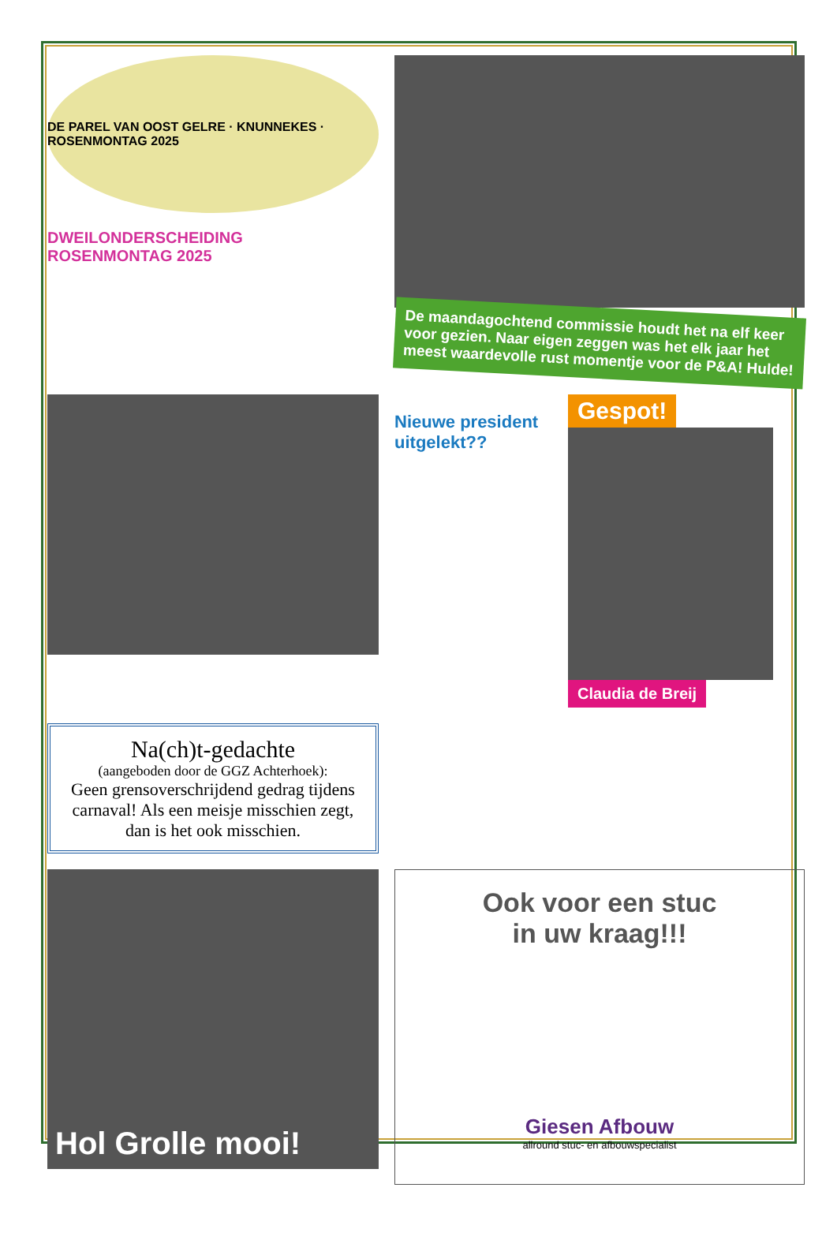DE PAREL VAN OOST GELRE · KNUNNEKES · ROSENMONTAG 2025
DWEILONDERSCHEIDING
ROSENMONTAG 2025
De maandagochtend commissie houdt het na elf keer voor gezien. Naar eigen zeggen was het elk jaar het meest waardevolle rust momentje voor de P&A! Hulde!
Nieuwe president uitgelekt??
Gespot!
Claudia de Breij
Na(ch)t-gedachte
(aangeboden door de GGZ Achterhoek):
Geen grensoverschrijdend gedrag tijdens carnaval! Als een meisje misschien zegt, dan is het ook misschien.
Hol Grolle mooi!
Ook voor een stuc
in uw kraag!!!
Giesen Afbouw
allround stuc- en afbouwspecialist